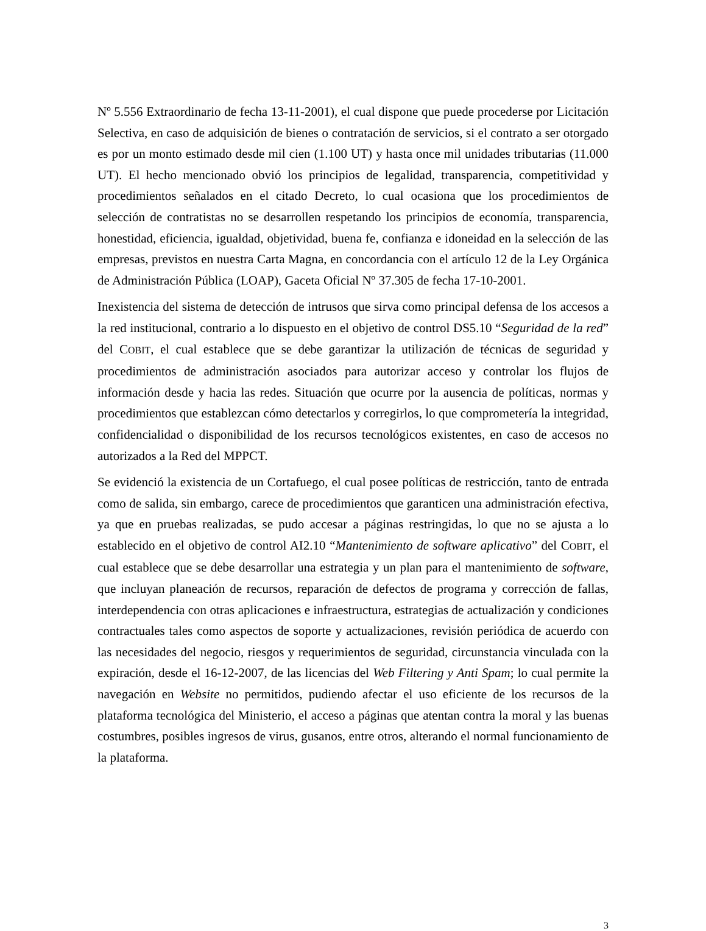Nº 5.556 Extraordinario de fecha 13-11-2001), el cual dispone que puede procederse por Licitación Selectiva, en caso de adquisición de bienes o contratación de servicios, si el contrato a ser otorgado es por un monto estimado desde mil cien (1.100 UT) y hasta once mil unidades tributarias (11.000 UT). El hecho mencionado obvió los principios de legalidad, transparencia, competitividad y procedimientos señalados en el citado Decreto, lo cual ocasiona que los procedimientos de selección de contratistas no se desarrollen respetando los principios de economía, transparencia, honestidad, eficiencia, igualdad, objetividad, buena fe, confianza e idoneidad en la selección de las empresas, previstos en nuestra Carta Magna, en concordancia con el artículo 12 de la Ley Orgánica de Administración Pública (LOAP), Gaceta Oficial Nº 37.305 de fecha 17-10-2001.
Inexistencia del sistema de detección de intrusos que sirva como principal defensa de los accesos a la red institucional, contrario a lo dispuesto en el objetivo de control DS5.10 “Seguridad de la red” del COBIT, el cual establece que se debe garantizar la utilización de técnicas de seguridad y procedimientos de administración asociados para autorizar acceso y controlar los flujos de información desde y hacia las redes. Situación que ocurre por la ausencia de políticas, normas y procedimientos que establezcan cómo detectarlos y corregirlos, lo que comprometería la integridad, confidencialidad o disponibilidad de los recursos tecnológicos existentes, en caso de accesos no autorizados a la Red del MPPCT.
Se evidenció la existencia de un Cortafuego, el cual posee políticas de restricción, tanto de entrada como de salida, sin embargo, carece de procedimientos que garanticen una administración efectiva, ya que en pruebas realizadas, se pudo accesar a páginas restringidas, lo que no se ajusta a lo establecido en el objetivo de control AI2.10 “Mantenimiento de software aplicativo” del COBIT, el cual establece que se debe desarrollar una estrategia y un plan para el mantenimiento de software, que incluyan planeación de recursos, reparación de defectos de programa y corrección de fallas, interdependencia con otras aplicaciones e infraestructura, estrategias de actualización y condiciones contractuales tales como aspectos de soporte y actualizaciones, revisión periódica de acuerdo con las necesidades del negocio, riesgos y requerimientos de seguridad, circunstancia vinculada con la expiración, desde el 16-12-2007, de las licencias del Web Filtering y Anti Spam; lo cual permite la navegación en Website no permitidos, pudiendo afectar el uso eficiente de los recursos de la plataforma tecnológica del Ministerio, el acceso a páginas que atentan contra la moral y las buenas costumbres, posibles ingresos de virus, gusanos, entre otros, alterando el normal funcionamiento de la plataforma.
3